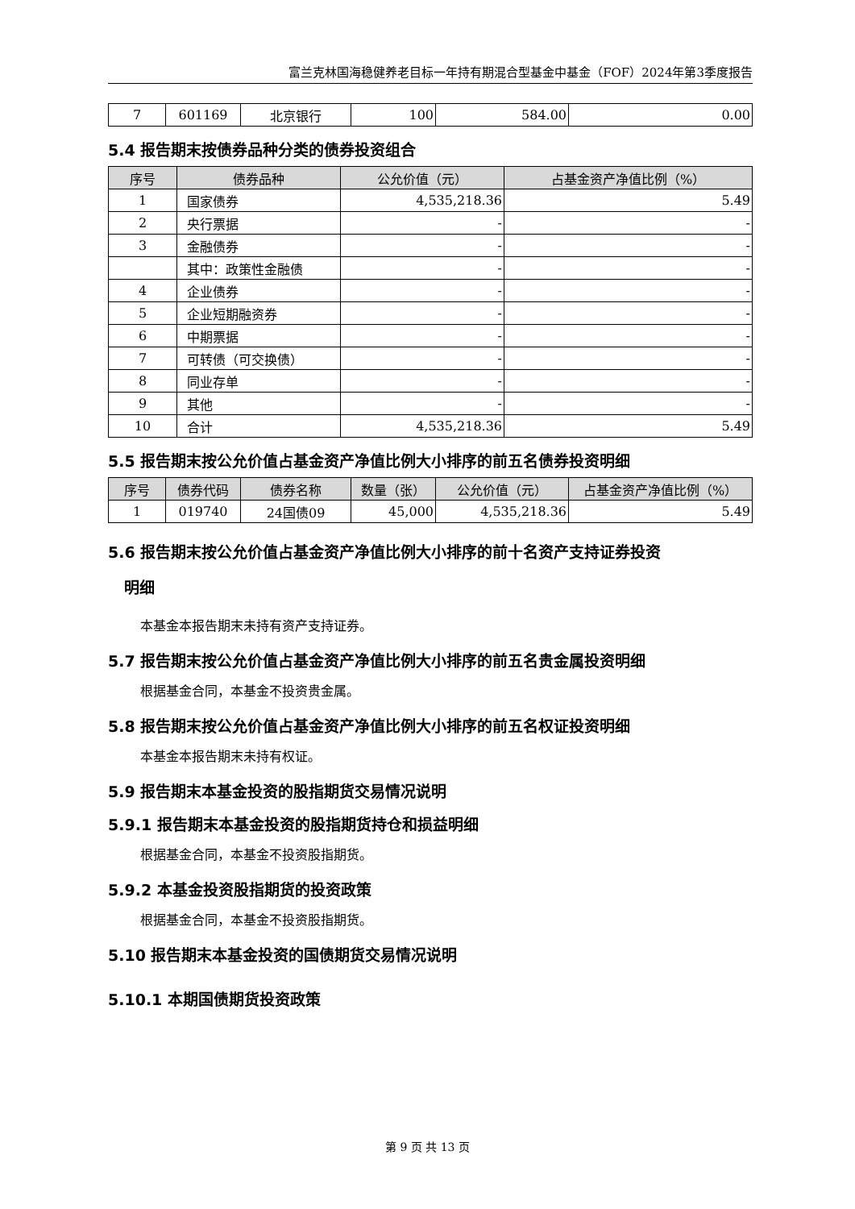富兰克林国海稳健养老目标一年持有期混合型基金中基金（FOF）2024年第3季度报告
| 7 | 601169 | 北京银行 | 100 | 584.00 | 0.00 |
5.4 报告期末按债券品种分类的债券投资组合
| 序号 | 债券品种 | 公允价值（元） | 占基金资产净值比例（%） |
| --- | --- | --- | --- |
| 1 | 国家债券 | 4,535,218.36 | 5.49 |
| 2 | 央行票据 | - | - |
| 3 | 金融债券 | - | - |
| | 其中：政策性金融债 | - | - |
| 4 | 企业债券 | - | - |
| 5 | 企业短期融资券 | - | - |
| 6 | 中期票据 | - | - |
| 7 | 可转债（可交换债） | - | - |
| 8 | 同业存单 | - | - |
| 9 | 其他 | - | - |
| 10 | 合计 | 4,535,218.36 | 5.49 |
5.5 报告期末按公允价值占基金资产净值比例大小排序的前五名债券投资明细
| 序号 | 债券代码 | 债券名称 | 数量（张） | 公允价值（元） | 占基金资产净值比例（%） |
| --- | --- | --- | --- | --- | --- |
| 1 | 019740 | 24国债09 | 45,000 | 4,535,218.36 | 5.49 |
5.6 报告期末按公允价值占基金资产净值比例大小排序的前十名资产支持证券投资
明细
本基金本报告期末未持有资产支持证券。
5.7 报告期末按公允价值占基金资产净值比例大小排序的前五名贵金属投资明细
根据基金合同，本基金不投资贵金属。
5.8 报告期末按公允价值占基金资产净值比例大小排序的前五名权证投资明细
本基金本报告期末未持有权证。
5.9 报告期末本基金投资的股指期货交易情况说明
5.9.1 报告期末本基金投资的股指期货持仓和损益明细
根据基金合同，本基金不投资股指期货。
5.9.2 本基金投资股指期货的投资政策
根据基金合同，本基金不投资股指期货。
5.10 报告期末本基金投资的国债期货交易情况说明
5.10.1 本期国债期货投资政策
第 9 页 共 13 页